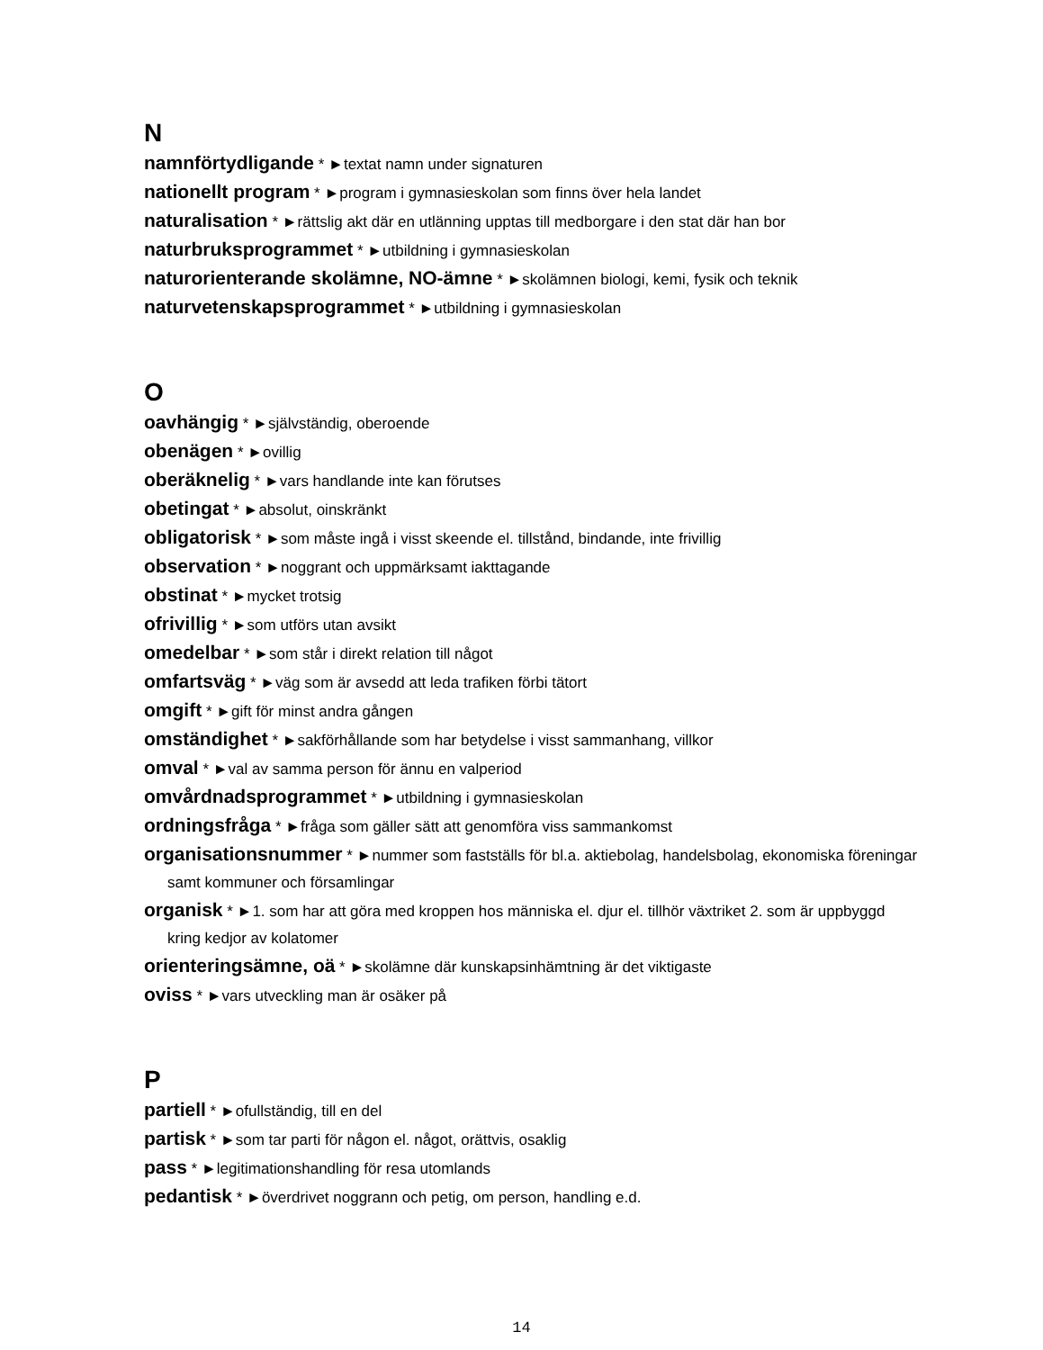N
namnförtydligande * ►textat namn under signaturen
nationellt program * ►program i gymnasieskolan som finns över hela landet
naturalisation * ►rättslig akt där en utlänning upptas till medborgare i den stat där han bor
naturbruksprogrammet * ►utbildning i gymnasieskolan
naturorienterande skolämne, NO-ämne * ►skolämnen biologi, kemi, fysik och teknik
naturvetenskapsprogrammet * ►utbildning i gymnasieskolan
O
oavhängig * ►självständig, oberoende
obenägen * ►ovillig
oberäknelig * ►vars handlande inte kan förutses
obetingat * ►absolut, oinskränkt
obligatorisk * ►som måste ingå i visst skeende el. tillstånd, bindande, inte frivillig
observation * ►noggrant och uppmärksamt iakttagande
obstinat * ►mycket trotsig
ofrivillig * ►som utförs utan avsikt
omedelbar * ►som står i direkt relation till något
omfartsväg * ►väg som är avsedd att leda trafiken förbi tätort
omgift * ►gift för minst andra gången
omständighet * ►sakförhållande som har betydelse i visst sammanhang, villkor
omval * ►val av samma person för ännu en valperiod
omvårdnadsprogrammet * ►utbildning i gymnasieskolan
ordningsfråga * ►fråga som gäller sätt att genomföra viss sammankomst
organisationsnummer * ►nummer som fastställs för bl.a. aktiebolag, handelsbolag, ekonomiska föreningar samt kommuner och församlingar
organisk * ►1. som har att göra med kroppen hos människa el. djur el. tillhör växtriket 2. som är uppbyggd kring kedjor av kolatomer
orienteringsämne, oä * ►skolämne där kunskapsinhämtning är det viktigaste
oviss * ►vars utveckling man är osäker på
P
partiell * ►ofullständig, till en del
partisk * ►som tar parti för någon el. något, orättvis, osaklig
pass * ►legitimationshandling för resa utomlands
pedantisk * ►överdrivet noggrann och petig, om person, handling e.d.
14